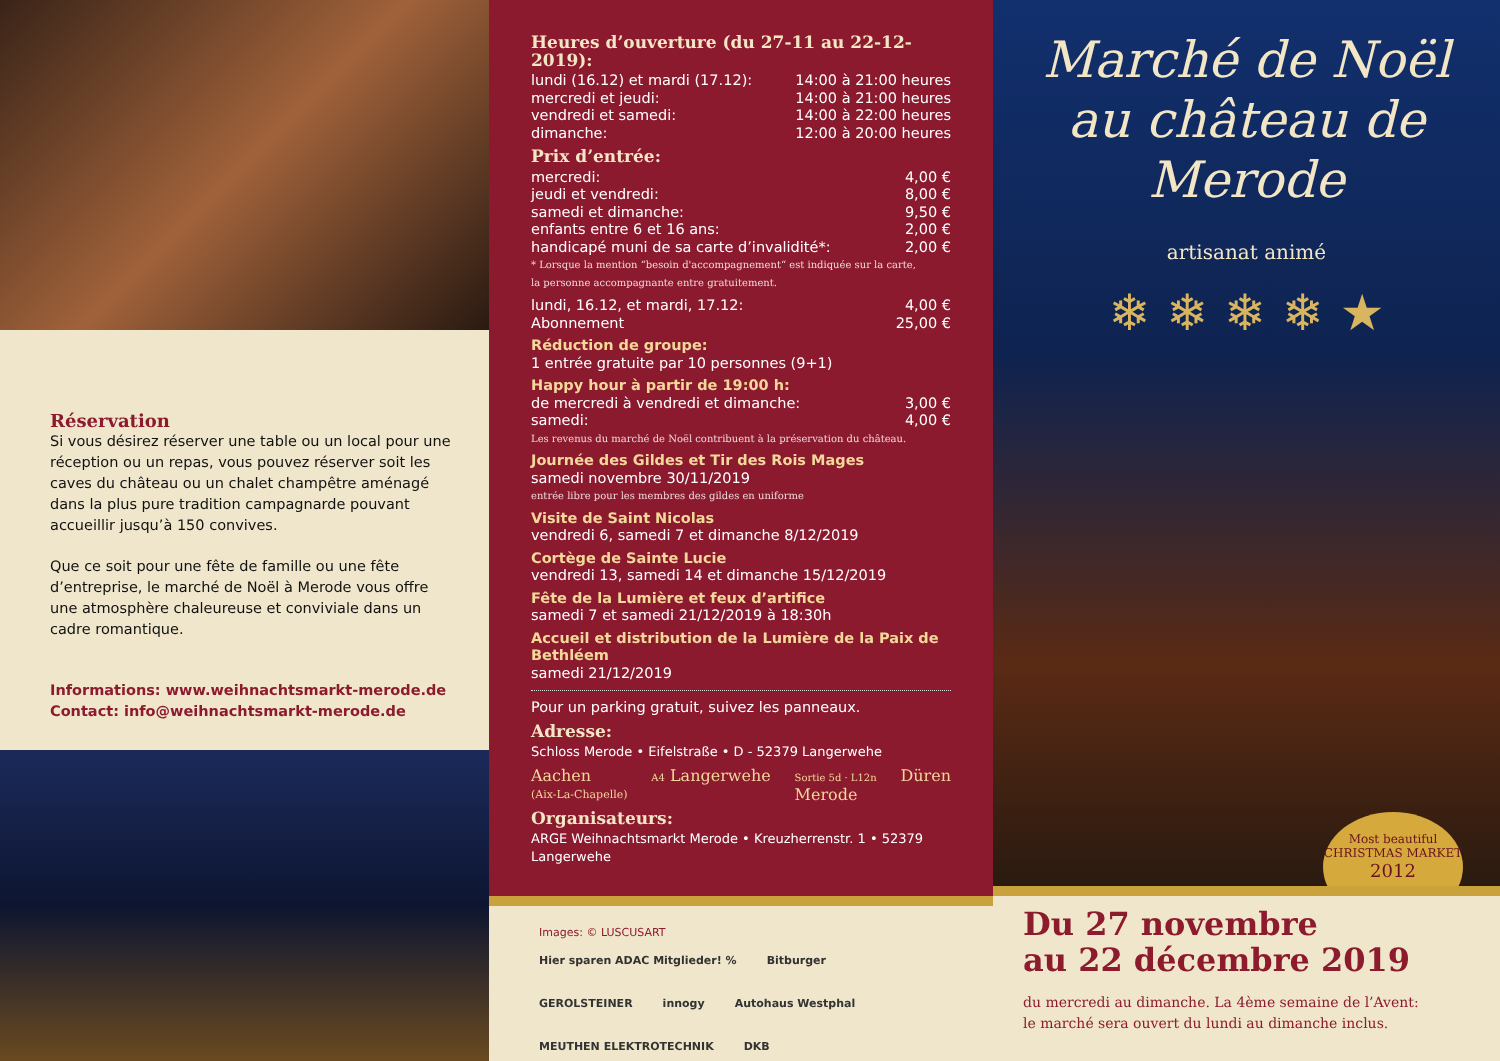Réservation
Si vous désirez réserver une table ou un local pour une réception ou un repas, vous pouvez réserver soit les caves du château ou un chalet champêtre aménagé dans la plus pure tradition campagnarde pouvant accueillir jusqu’à 150 convives.
Que ce soit pour une fête de famille ou une fête d’entreprise, le marché de Noël à Merode vous offre une atmosphère chaleureuse et conviviale dans un cadre romantique.
Informations: www.weihnachtsmarkt-merode.de
Contact: info@weihnachtsmarkt-merode.de
Heures d’ouverture (du 27-11 au 22-12-2019):
lundi (16.12) et mardi (17.12): 14:00 à 21:00 heures
mercredi et jeudi: 14:00 à 21:00 heures
vendredi et samedi: 14:00 à 22:00 heures
dimanche: 12:00 à 20:00 heures
Prix d’entrée:
mercredi: 4,00 €
jeudi et vendredi: 8,00 €
samedi et dimanche: 9,50 €
enfants entre 6 et 16 ans: 2,00 €
handicapé muni de sa carte d’invalidité*: 2,00 €
* Lorsque la mention “besoin d'accompagnement“ est indiquée sur la carte,
la personne accompagnante entre gratuitement.
lundi, 16.12, et mardi, 17.12: 4,00 €
Abonnement 25,00 €
Réduction de groupe:
1 entrée gratuite par 10 personnes (9+1)
Happy hour à partir de 19:00 h:
de mercredi à vendredi et dimanche: 3,00 €
samedi: 4,00 €
Les revenus du marché de Noël contribuent à la préservation du château.
Journée des Gildes et Tir des Rois Mages
samedi novembre 30/11/2019
entrée libre pour les membres des gildes en uniforme
Visite de Saint Nicolas
vendredi 6, samedi 7 et dimanche 8/12/2019
Cortège de Sainte Lucie
vendredi 13, samedi 14 et dimanche 15/12/2019
Fête de la Lumière et feux d’artifice
samedi 7 et samedi 21/12/2019 à 18:30h
Accueil et distribution de la Lumière de la Paix de Bethléem
samedi 21/12/2019
Pour un parking gratuit, suivez les panneaux.
Adresse:
Schloss Merode • Eifelstraße • D - 52379 Langerwehe
Aachen
(Aix-La-Chapelle) A4 Langerwehe Sortie 5d · L12n
Merode Düren
Organisateurs:
ARGE Weihnachtsmarkt Merode • Kreuzherrenstr. 1 • 52379 Langerwehe
Images: © LUSCUSART
Hier sparen ADAC Mitglieder! % Bitburger GEROLSTEINER innogy Autohaus Westphal MEUTHEN ELEKTROTECHNIK DKB
Marché de Noël
au château de
Merode
artisanat animé
❄ ❄ ❄ ❄ ★
Most beautiful CHRISTMAS MARKET
2012
Du 27 novembre
au 22 décembre 2019
du mercredi au dimanche. La 4ème semaine de l’Avent:
le marché sera ouvert du lundi au dimanche inclus.